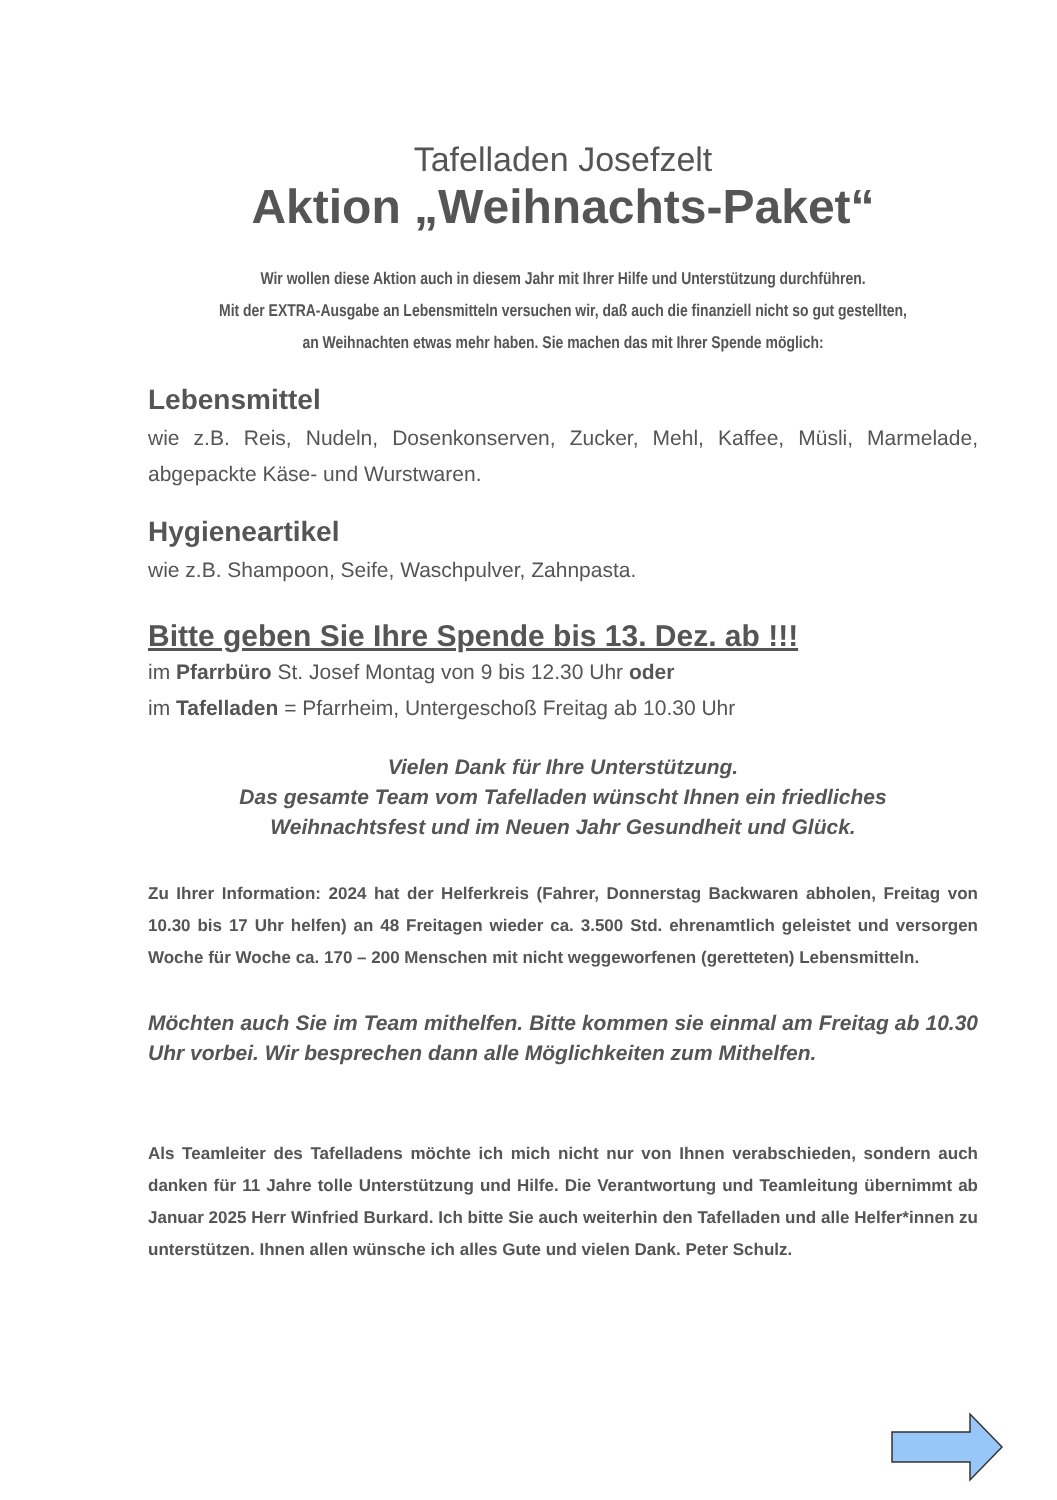Tafelladen Josefzelt
Aktion „Weihnachts-Paket“
Wir wollen diese Aktion auch in diesem Jahr mit Ihrer Hilfe und Unterstützung durchführen.
Mit der EXTRA-Ausgabe an Lebensmitteln versuchen wir, daß auch die finanziell nicht so gut gestellten,
an Weihnachten etwas mehr haben. Sie machen das mit Ihrer Spende möglich:
Lebensmittel
wie z.B. Reis, Nudeln, Dosenkonserven, Zucker, Mehl, Kaffee, Müsli, Marmelade, abgepackte Käse- und Wurstwaren.
Hygieneartikel
wie z.B. Shampoon, Seife, Waschpulver, Zahnpasta.
Bitte geben Sie Ihre Spende bis 13. Dez. ab !!!
im Pfarrbüro St. Josef Montag von 9 bis 12.30 Uhr oder
im Tafelladen = Pfarrheim, Untergeschoß Freitag ab 10.30 Uhr
Vielen Dank für Ihre Unterstützung.
Das gesamte Team vom Tafelladen wünscht Ihnen ein friedliches
Weihnachtsfest und im Neuen Jahr Gesundheit und Glück.
Zu Ihrer Information: 2024 hat der Helferkreis (Fahrer, Donnerstag Backwaren abholen, Freitag von 10.30 bis 17 Uhr helfen) an 48 Freitagen wieder ca. 3.500 Std. ehrenamtlich geleistet und versorgen Woche für Woche ca. 170 – 200 Menschen mit nicht weggeworfenen (geretteten) Lebensmitteln.
Möchten auch Sie im Team mithelfen. Bitte kommen sie einmal am Freitag ab 10.30 Uhr vorbei. Wir besprechen dann alle Möglichkeiten zum Mithelfen.
Als Teamleiter des Tafelladens möchte ich mich nicht nur von Ihnen verabschieden, sondern auch danken für 11 Jahre tolle Unterstützung und Hilfe. Die Verantwortung und Teamleitung übernimmt ab Januar 2025 Herr Winfried Burkard. Ich bitte Sie auch weiterhin den Tafelladen und alle Helfer*innen zu unterstützen. Ihnen allen wünsche ich alles Gute und vielen Dank. Peter Schulz.